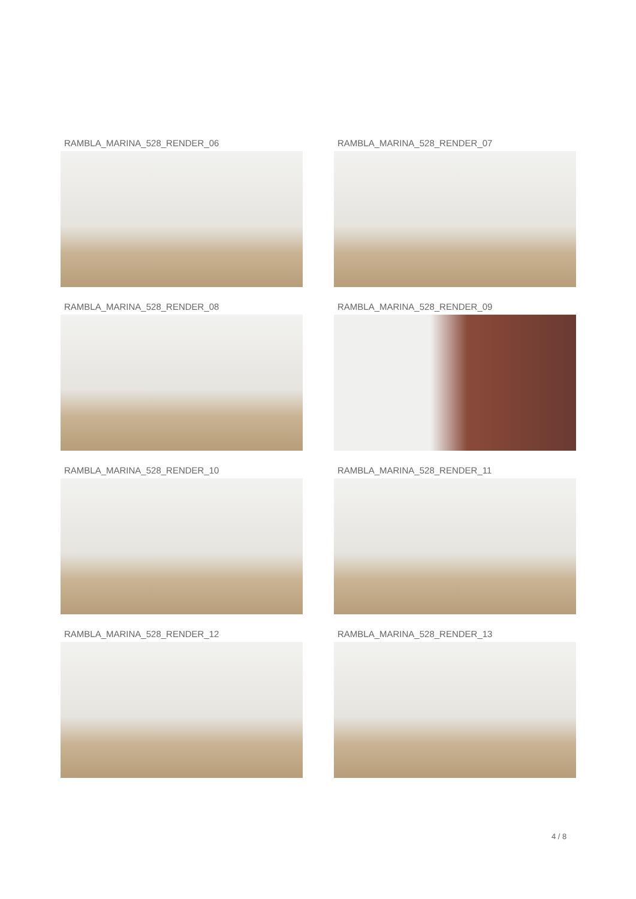RAMBLA_MARINA_528_RENDER_06
RAMBLA_MARINA_528_RENDER_07
RAMBLA_MARINA_528_RENDER_08
RAMBLA_MARINA_528_RENDER_09
RAMBLA_MARINA_528_RENDER_10
RAMBLA_MARINA_528_RENDER_11
RAMBLA_MARINA_528_RENDER_12
RAMBLA_MARINA_528_RENDER_13
4 / 8